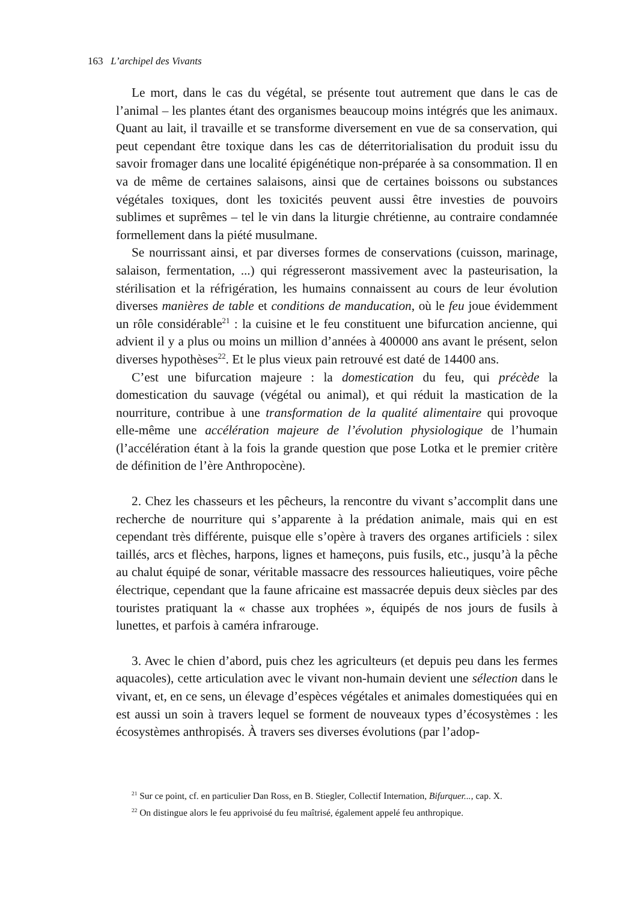163 L’archipel des Vivants
Le mort, dans le cas du végétal, se présente tout autrement que dans le cas de l’animal – les plantes étant des organismes beaucoup moins intégrés que les animaux. Quant au lait, il travaille et se transforme diversement en vue de sa conservation, qui peut cependant être toxique dans les cas de déterritorialisation du produit issu du savoir fromager dans une localité épigénétique non-préparée à sa consommation. Il en va de même de certaines salaisons, ainsi que de certaines boissons ou substances végétales toxiques, dont les toxicités peuvent aussi être investies de pouvoirs sublimes et suprêmes – tel le vin dans la liturgie chrétienne, au contraire condamnée formellement dans la piété musulmane.
Se nourrissant ainsi, et par diverses formes de conservations (cuisson, marinage, salaison, fermentation, ...) qui régresseront massivement avec la pasteurisation, la stérilisation et la réfrigération, les humains connaissent au cours de leur évolution diverses manières de table et conditions de manducation, où le feu joue évidemment un rôle considérable<sup>21</sup> : la cuisine et le feu constituent une bifurcation ancienne, qui advient il y a plus ou moins un million d’années à 400000 ans avant le présent, selon diverses hypothèses<sup>22</sup>. Et le plus vieux pain retrouvé est daté de 14400 ans.
C’est une bifurcation majeure : la domestication du feu, qui précède la domestication du sauvage (végétal ou animal), et qui réduit la mastication de la nourriture, contribue à une transformation de la qualité alimentaire qui provoque elle-même une accélération majeure de l’évolution physiologique de l’humain (l’accélération étant à la fois la grande question que pose Lotka et le premier critère de définition de l’ère Anthropocène).
2. Chez les chasseurs et les pêcheurs, la rencontre du vivant s’accomplit dans une recherche de nourriture qui s’apparente à la prédation animale, mais qui en est cependant très différente, puisque elle s’opère à travers des organes artificiels : silex taillés, arcs et flèches, harpons, lignes et hameçons, puis fusils, etc., jusqu’à la pêche au chalut équipé de sonar, véritable massacre des ressources halieutiques, voire pêche électrique, cependant que la faune africaine est massacrée depuis deux siècles par des touristes pratiquant la « chasse aux trophées », équipés de nos jours de fusils à lunettes, et parfois à caméra infrarouge.
3. Avec le chien d’abord, puis chez les agriculteurs (et depuis peu dans les fermes aquacoles), cette articulation avec le vivant non-humain devient une sélection dans le vivant, et, en ce sens, un élevage d’espèces végétales et animales domestiquées qui en est aussi un soin à travers lequel se forment de nouveaux types d’écosystèmes : les écosystèmes anthropisés. À travers ses diverses évolutions (par l’adop-
<sup>21</sup> Sur ce point, cf. en particulier Dan Ross, en B. Stiegler, Collectif Internation, Bifurquer..., cap. X.
<sup>22</sup> On distingue alors le feu apprivoisé du feu maîtrisé, également appelé feu anthropique.